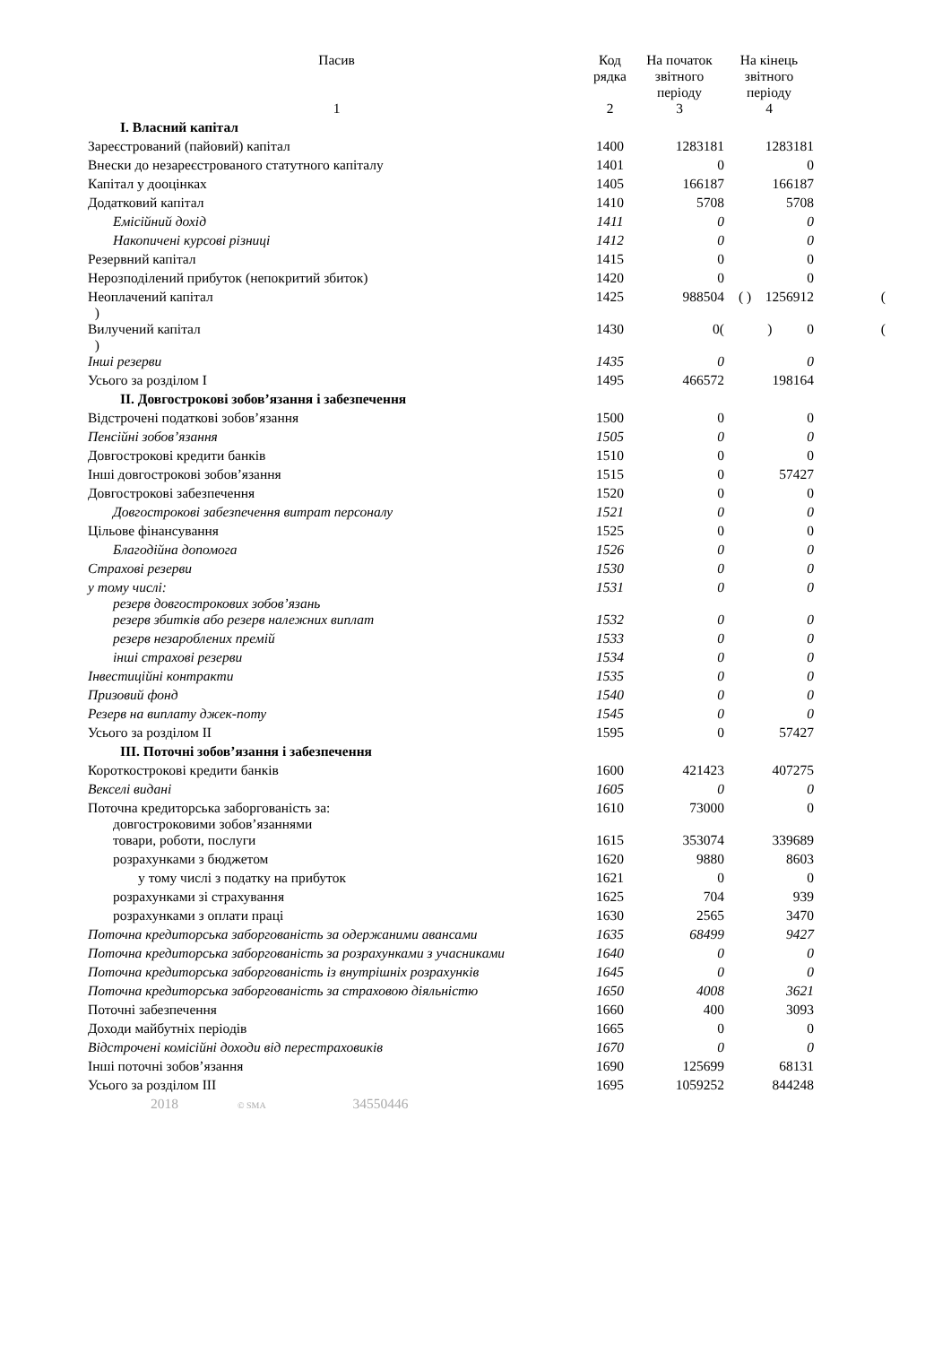| Пасив | Код рядка | На початок звітного періоду | На кінець звітного періоду | |
| --- | --- | --- | --- | --- |
| 1 | 2 | 3 | 4 | |
| I. Власний капітал | | | | |
| Зареєстрований (пайовий) капітал | 1400 | 1283181 | 1283181 | |
| Внески до незареєстрованого статутного капіталу | 1401 | 0 | 0 | |
| Капітал у дооцінках | 1405 | 166187 | 166187 | |
| Додатковий капітал | 1410 | 5708 | 5708 | |
| Емісійний дохід | 1411 | 0 | 0 | |
| Накопичені курсові різниці | 1412 | 0 | 0 | |
| Резервний капітал | 1415 | 0 | 0 | |
| Нерозподілений прибуток (непокритий збиток) | 1420 | 0 | 0 | |
| Неоплачений капітал ) | 1425 | 988504 | ( ) 1256912 | ( |
| Вилучений капітал ) | 1430 | 0( | ) 0 | ( |
| Інші резерви | 1435 | 0 | 0 | |
| Усього за розділом I | 1495 | 466572 | 198164 | |
| II. Довгострокові зобов’язання і забезпечення | | | | |
| Відстрочені податкові зобов’язання | 1500 | 0 | 0 | |
| Пенсійні зобов’язання | 1505 | 0 | 0 | |
| Довгострокові кредити банків | 1510 | 0 | 0 | |
| Інші довгострокові зобов’язання | 1515 | 0 | 57427 | |
| Довгострокові забезпечення | 1520 | 0 | 0 | |
| Довгострокові забезпечення витрат персоналу | 1521 | 0 | 0 | |
| Цільове фінансування | 1525 | 0 | 0 | |
| Благодійна допомога | 1526 | 0 | 0 | |
| Страхові резерви | 1530 | 0 | 0 | |
| у тому числі: резерв довгострокових зобов’язань | 1531 | 0 | 0 | |
| резерв збитків або резерв належних виплат | 1532 | 0 | 0 | |
| резерв незароблених премій | 1533 | 0 | 0 | |
| інші страхові резерви | 1534 | 0 | 0 | |
| Інвестиційні контракти | 1535 | 0 | 0 | |
| Призовий фонд | 1540 | 0 | 0 | |
| Резерв на виплату джек-поту | 1545 | 0 | 0 | |
| Усього за розділом II | 1595 | 0 | 57427 | |
| III. Поточні зобов’язання і забезпечення | | | | |
| Короткострокові кредити банків | 1600 | 421423 | 407275 | |
| Векселі видані | 1605 | 0 | 0 | |
| Поточна кредиторська заборгованість за: довгостроковими зобов’язаннями | 1610 | 73000 | 0 | |
| товари, роботи, послуги | 1615 | 353074 | 339689 | |
| розрахунками з бюджетом | 1620 | 9880 | 8603 | |
| у тому числі з податку на прибуток | 1621 | 0 | 0 | |
| розрахунками зі страхування | 1625 | 704 | 939 | |
| розрахунками з оплати праці | 1630 | 2565 | 3470 | |
| Поточна кредиторська заборгованість за одержаними авансами | 1635 | 68499 | 9427 | |
| Поточна кредиторська заборгованість за розрахунками з учасниками | 1640 | 0 | 0 | |
| Поточна кредиторська заборгованість із внутрішніх розрахунків | 1645 | 0 | 0 | |
| Поточна кредиторська заборгованість за страховою діяльністю | 1650 | 4008 | 3621 | |
| Поточні забезпечення | 1660 | 400 | 3093 | |
| Доходи майбутніх періодів | 1665 | 0 | 0 | |
| Відстрочені комісійні доходи від перестраховиків | 1670 | 0 | 0 | |
| Інші поточні зобов’язання | 1690 | 125699 | 68131 | |
| Усього за розділом III | 1695 | 1059252 | 844248 | |
| 2018 © SMA 34550446 | | | | |